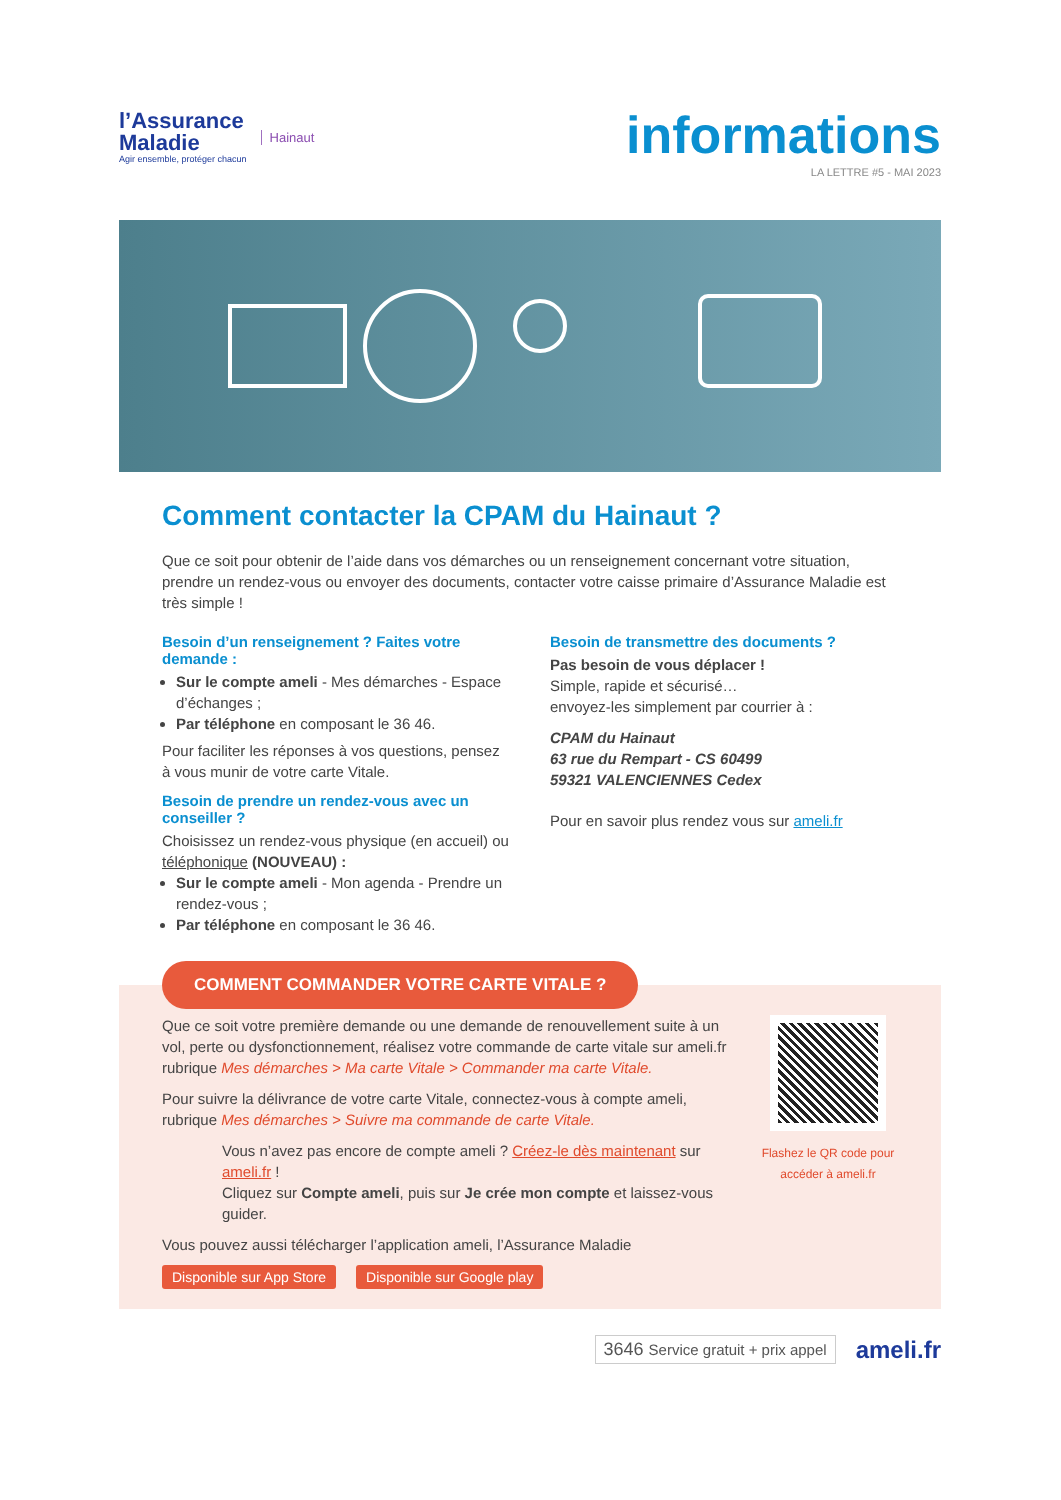l’Assurance
Maladie
Agir ensemble, protéger chacun
Hainaut
informations
LA LETTRE #5 - MAI 2023
Comment contacter la CPAM du Hainaut ?
Que ce soit pour obtenir de l’aide dans vos démarches ou un renseignement concernant votre situation, prendre un rendez-vous ou envoyer des documents, contacter votre caisse primaire d’Assurance Maladie est très simple !
Besoin d’un renseignement ? Faites votre demande :
Sur le compte ameli - Mes démarches - Espace d’échanges ;
Par téléphone en composant le 36 46.
Pour faciliter les réponses à vos questions, pensez à vous munir de votre carte Vitale.
Besoin de prendre un rendez-vous avec un conseiller ?
Choisissez un rendez-vous physique (en accueil) ou téléphonique (NOUVEAU) :
Sur le compte ameli - Mon agenda - Prendre un rendez-vous ;
Par téléphone en composant le 36 46.
Besoin de transmettre des documents ?
Pas besoin de vous déplacer !
Simple, rapide et sécurisé…
envoyez-les simplement par courrier à :
CPAM du Hainaut
63 rue du Rempart - CS 60499
59321 VALENCIENNES Cedex
Pour en savoir plus rendez vous sur ameli.fr
COMMENT COMMANDER VOTRE CARTE VITALE ?
Que ce soit votre première demande ou une demande de renouvellement suite à un vol, perte ou dysfonctionnement, réalisez votre commande de carte vitale sur ameli.fr rubrique Mes démarches > Ma carte Vitale > Commander ma carte Vitale.
Pour suivre la délivrance de votre carte Vitale, connectez-vous à compte ameli, rubrique Mes démarches > Suivre ma commande de carte Vitale.
Vous n’avez pas encore de compte ameli ? Créez-le dès maintenant sur ameli.fr !
Cliquez sur Compte ameli, puis sur Je crée mon compte et laissez-vous guider.
Vous pouvez aussi télécharger l’application ameli, l’Assurance Maladie
Disponible sur App Store Disponible sur Google play
Flashez le QR code pour accéder à ameli.fr
3646 Service gratuit + prix appel ameli.fr